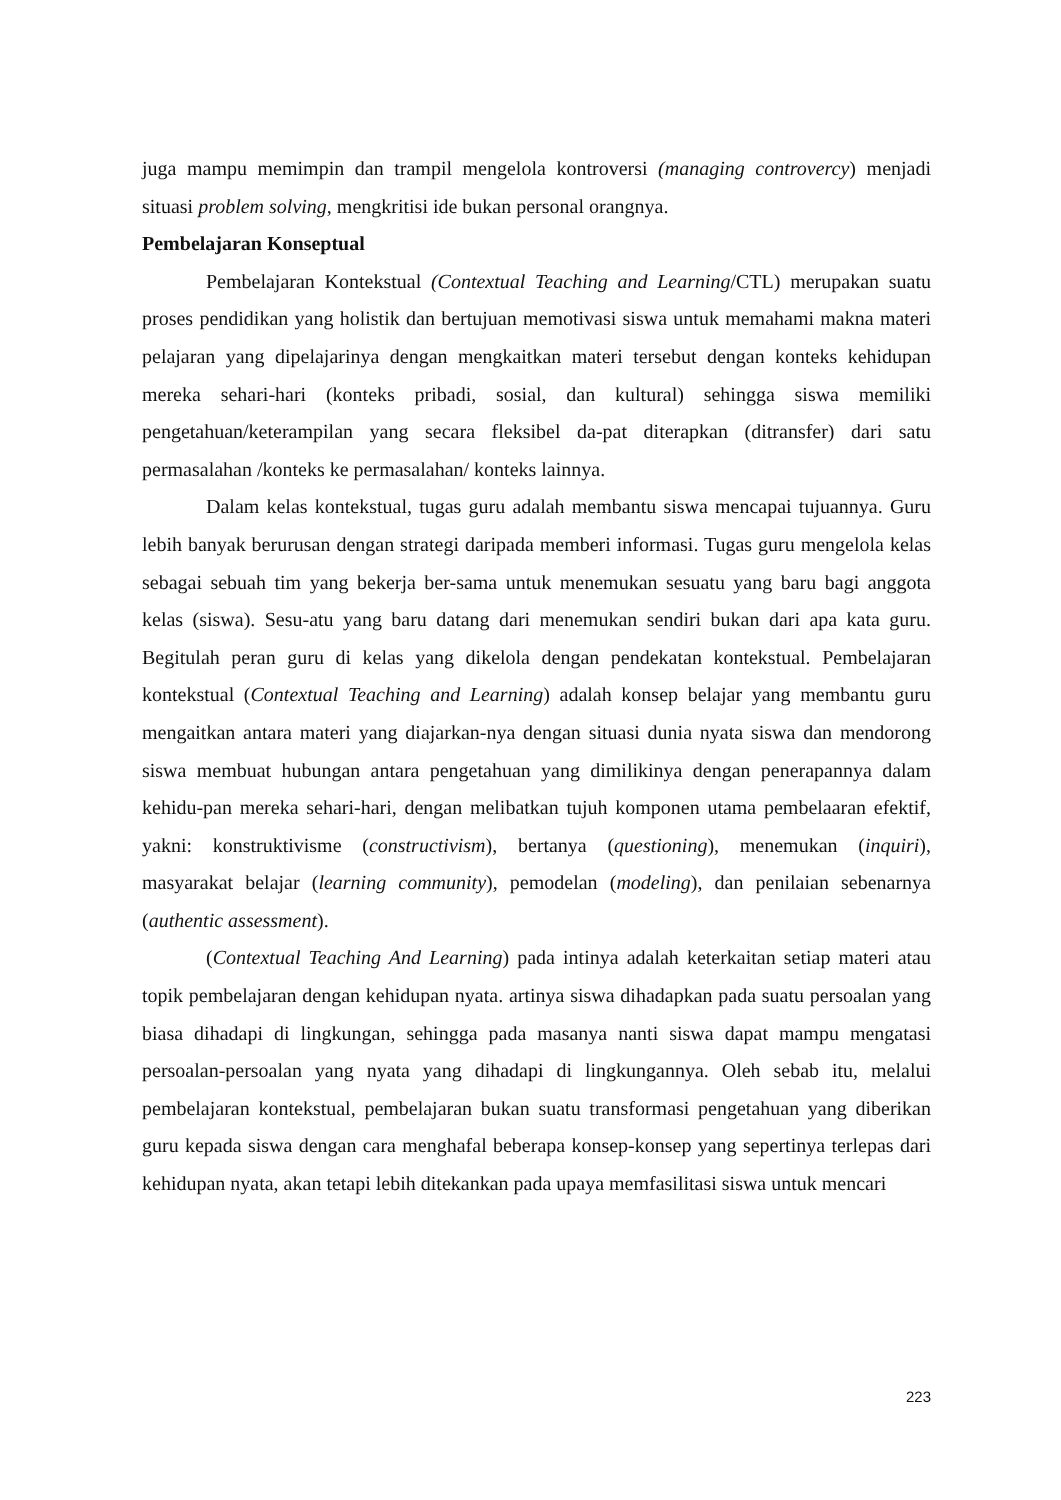juga mampu memimpin dan trampil mengelola kontroversi (managing controvercy) menjadi situasi problem solving, mengkritisi ide bukan personal orangnya.
Pembelajaran Konseptual
Pembelajaran Kontekstual (Contextual Teaching and Learning/CTL) merupakan suatu proses pendidikan yang holistik dan bertujuan memotivasi siswa untuk memahami makna materi pelajaran yang dipelajarinya dengan mengkaitkan materi tersebut dengan konteks kehidupan mereka sehari-hari (konteks pribadi, sosial, dan kultural) sehingga siswa memiliki pengetahuan/keterampilan yang secara fleksibel da-pat diterapkan (ditransfer) dari satu permasalahan /konteks ke permasalahan/ konteks lainnya.
Dalam kelas kontekstual, tugas guru adalah membantu siswa mencapai tujuannya. Guru lebih banyak berurusan dengan strategi daripada memberi informasi. Tugas guru mengelola kelas sebagai sebuah tim yang bekerja ber-sama untuk menemukan sesuatu yang baru bagi anggota kelas (siswa). Sesu-atu yang baru datang dari menemukan sendiri bukan dari apa kata guru. Begitulah peran guru di kelas yang dikelola dengan pendekatan kontekstual. Pembelajaran kontekstual (Contextual Teaching and Learning) adalah konsep belajar yang membantu guru mengaitkan antara materi yang diajarkan-nya dengan situasi dunia nyata siswa dan mendorong siswa membuat hubungan antara pengetahuan yang dimilikinya dengan penerapannya dalam kehidu-pan mereka sehari-hari, dengan melibatkan tujuh komponen utama pembelaaran efektif, yakni: konstruktivisme (constructivism), bertanya (questioning), menemukan (inquiri), masyarakat belajar (learning community), pemodelan (modeling), dan penilaian sebenarnya (authentic assessment).
(Contextual Teaching And Learning) pada intinya adalah keterkaitan setiap materi atau topik pembelajaran dengan kehidupan nyata. artinya siswa dihadapkan pada suatu persoalan yang biasa dihadapi di lingkungan, sehingga pada masanya nanti siswa dapat mampu mengatasi persoalan-persoalan yang nyata yang dihadapi di lingkungannya. Oleh sebab itu, melalui pembelajaran kontekstual, pembelajaran bukan suatu transformasi pengetahuan yang diberikan guru kepada siswa dengan cara menghafal beberapa konsep-konsep yang sepertinya terlepas dari kehidupan nyata, akan tetapi lebih ditekankan pada upaya memfasilitasi siswa untuk mencari
223